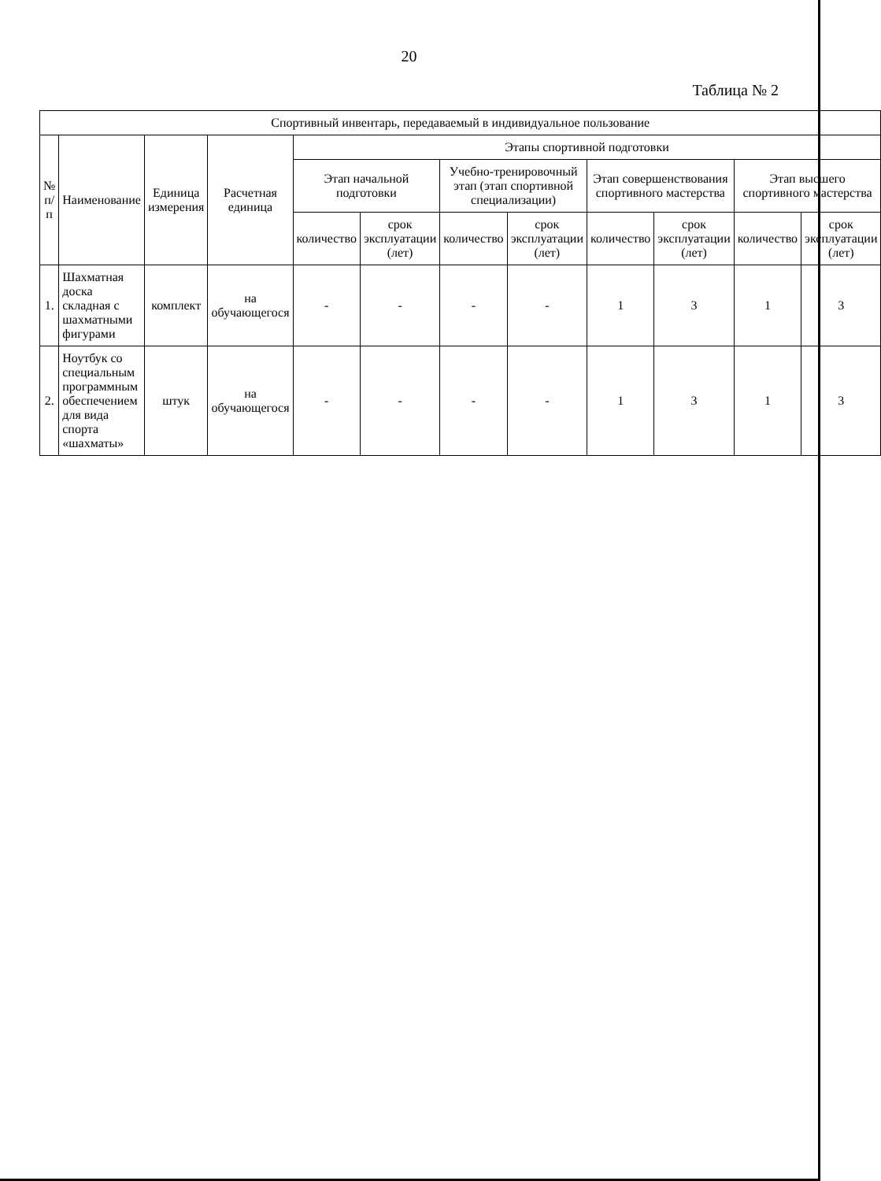20
Таблица № 2
| Спортивный инвентарь, передаваемый в индивидуальное пользование | | | | | | | | | | | |
| --- | --- | --- | --- | --- | --- | --- | --- | --- | --- | --- | --- |
| № п/п | Наименование | Единица измерения | Расчетная единица | Этапы спортивной подготовки | | | | | | | |
| | | | | Этап начальной подготовки | | Учебно-тренировочный этап (этап спортивной специализации) | | Этап совершенствования спортивного мастерства | | Этап высшего спортивного мастерства | |
| | | | | количество | срок эксплуатации (лет) | количество | срок эксплуатации (лет) | количество | срок эксплуатации (лет) | количество | срок эксплуатации (лет) |
| 1. | Шахматная доска складная с шахматными фигурами | комплект | на обучающегося | - | - | - | - | 1 | 3 | 1 | 3 |
| 2. | Ноутбук со специальным программным обеспечением для вида спорта «шахматы» | штук | на обучающегося | - | - | - | - | 1 | 3 | 1 | 3 |